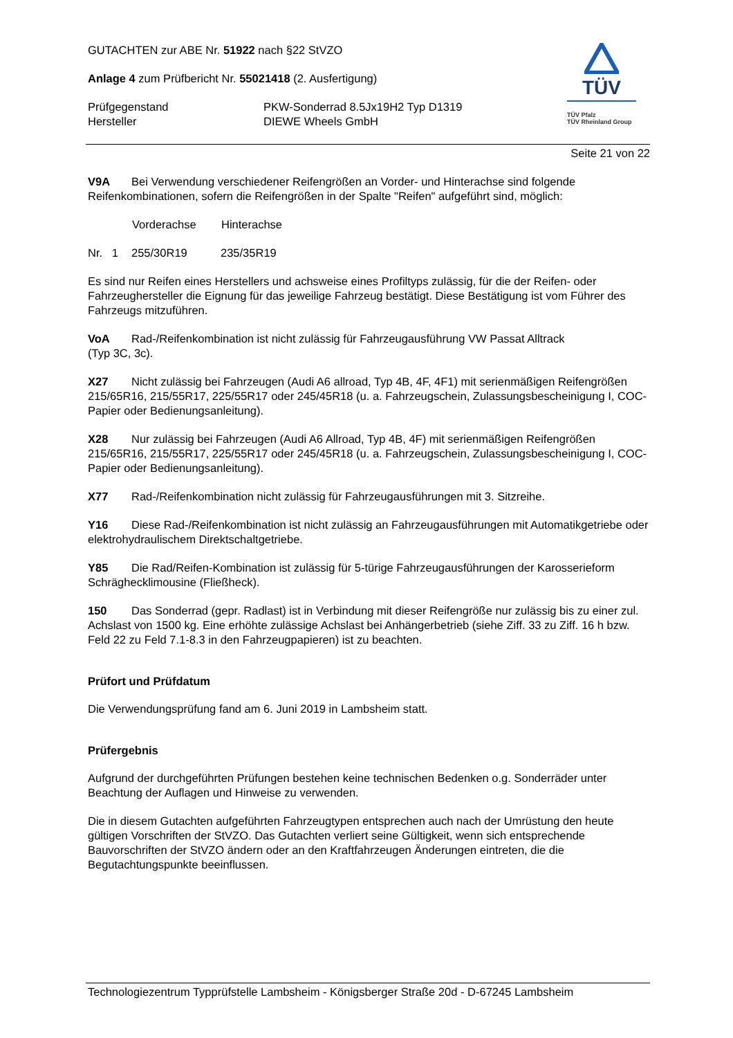GUTACHTEN zur ABE Nr. 51922 nach §22 StVZO
Anlage 4 zum Prüfbericht Nr. 55021418 (2. Ausfertigung)
Prüfgegenstand PKW-Sonderrad 8.5Jx19H2 Typ D1319
Hersteller DIEWE Wheels GmbH
TÜV
TÜV Pfalz
TÜV Rheinland Group
Seite 21 von 22
V9A Bei Verwendung verschiedener Reifengrößen an Vorder- und Hinterachse sind folgende Reifenkombinationen, sofern die Reifengrößen in der Spalte "Reifen" aufgeführt sind, möglich:
| | Vorderachse | Hinterachse |
| Nr. 1 | 255/30R19 | 235/35R19 |
Es sind nur Reifen eines Herstellers und achsweise eines Profiltyps zulässig, für die der Reifen- oder Fahrzeughersteller die Eignung für das jeweilige Fahrzeug bestätigt. Diese Bestätigung ist vom Führer des Fahrzeugs mitzuführen.
VoA Rad-/Reifenkombination ist nicht zulässig für Fahrzeugausführung VW Passat Alltrack
(Typ 3C, 3c).
X27 Nicht zulässig bei Fahrzeugen (Audi A6 allroad, Typ 4B, 4F, 4F1) mit serienmäßigen Reifengrößen 215/65R16, 215/55R17, 225/55R17 oder 245/45R18 (u. a. Fahrzeugschein, Zulassungsbescheinigung I, COC-Papier oder Bedienungsanleitung).
X28 Nur zulässig bei Fahrzeugen (Audi A6 Allroad, Typ 4B, 4F) mit serienmäßigen Reifengrößen 215/65R16, 215/55R17, 225/55R17 oder 245/45R18 (u. a. Fahrzeugschein, Zulassungsbescheinigung I, COC-Papier oder Bedienungsanleitung).
X77 Rad-/Reifenkombination nicht zulässig für Fahrzeugausführungen mit 3. Sitzreihe.
Y16 Diese Rad-/Reifenkombination ist nicht zulässig an Fahrzeugausführungen mit Automatikgetriebe oder elektrohydraulischem Direktschaltgetriebe.
Y85 Die Rad/Reifen-Kombination ist zulässig für 5-türige Fahrzeugausführungen der Karosserieform Schrägheckli­mousine (Fließheck).
150 Das Sonderrad (gepr. Radlast) ist in Verbindung mit dieser Reifengröße nur zulässig bis zu einer zul. Achslast von 1500 kg. Eine erhöhte zulässige Achslast bei Anhängerbetrieb (siehe Ziff. 33 zu Ziff. 16 h bzw. Feld 22 zu Feld 7.1-8.3 in den Fahrzeugpapieren) ist zu beachten.
Prüfort und Prüfdatum
Die Verwendungsprüfung fand am 6. Juni 2019 in Lambsheim statt.
Prüfergebnis
Aufgrund der durchgeführten Prüfungen bestehen keine technischen Bedenken o.g. Sonderräder unter Beachtung der Auflagen und Hinweise zu verwenden.
Die in diesem Gutachten aufgeführten Fahrzeugtypen entsprechen auch nach der Umrüstung den heute gültigen Vorschriften der StVZO. Das Gutachten verliert seine Gültigkeit, wenn sich entsprechende Bauvorschriften der StVZO ändern oder an den Kraftfahrzeugen Änderungen eintreten, die die Begutachtungspunkte beeinflussen.
Technologiezentrum Typprüfstelle Lambsheim - Königsberger Straße 20d - D-67245 Lambsheim